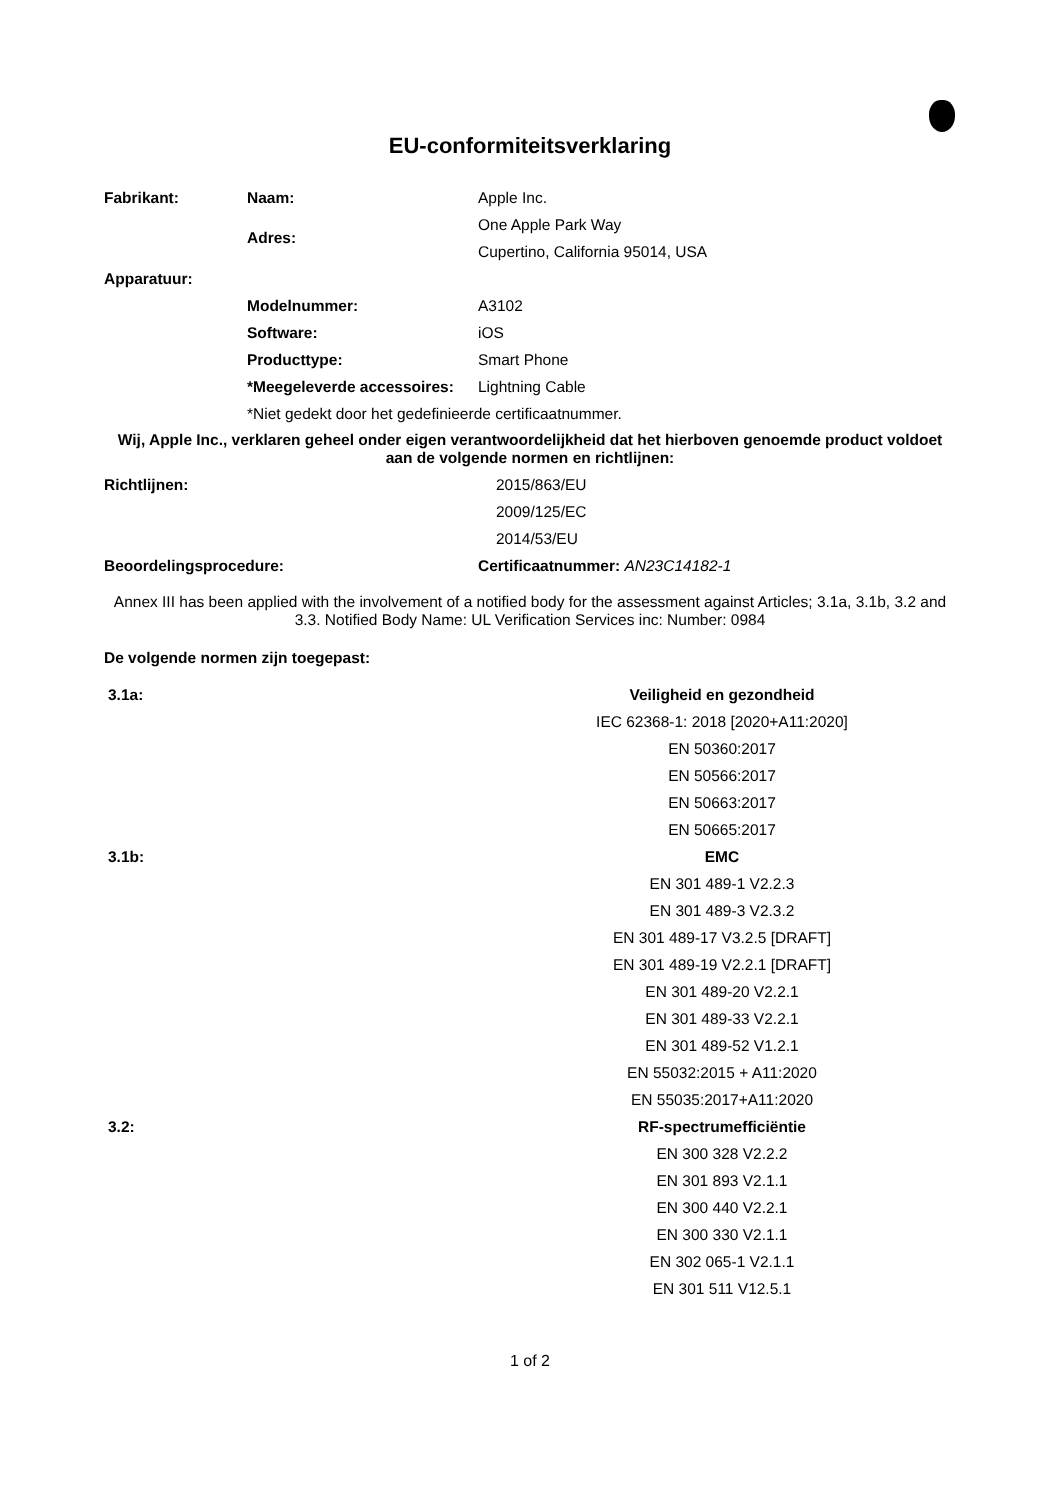EU-conformiteitsverklaring
| Fabrikant: | Naam: | Apple Inc. |
| | Adres: | One Apple Park Way |
| | | Cupertino, California 95014, USA |
| Apparatuur: | | |
| | Modelnummer: | A3102 |
| | Software: | iOS |
| | Producttype: | Smart Phone |
| | *Meegeleverde accessoires: | Lightning Cable |
| | *Niet gedekt door het gedefinieerde certificaatnummer. | |
Wij, Apple Inc., verklaren geheel onder eigen verantwoordelijkheid dat het hierboven genoemde product voldoet aan de volgende normen en richtlijnen:
| Richtlijnen: | 2015/863/EU |
| | 2009/125/EC |
| | 2014/53/EU |
| Beoordelingsprocedure: | Certificaatnummer: AN23C14182-1 |
Annex III has been applied with the involvement of a notified body for the assessment against Articles; 3.1a, 3.1b, 3.2 and 3.3. Notified Body Name: UL Verification Services inc: Number: 0984
De volgende normen zijn toegepast:
| 3.1a: | Veiligheid en gezondheid |
| | IEC 62368-1: 2018 [2020+A11:2020] |
| | EN 50360:2017 |
| | EN 50566:2017 |
| | EN 50663:2017 |
| | EN 50665:2017 |
| 3.1b: | EMC |
| | EN 301 489-1 V2.2.3 |
| | EN 301 489-3 V2.3.2 |
| | EN 301 489-17 V3.2.5 [DRAFT] |
| | EN 301 489-19 V2.2.1 [DRAFT] |
| | EN 301 489-20 V2.2.1 |
| | EN 301 489-33 V2.2.1 |
| | EN 301 489-52 V1.2.1 |
| | EN 55032:2015 + A11:2020 |
| | EN 55035:2017+A11:2020 |
| 3.2: | RF-spectrumefficiëntie |
| | EN 300 328 V2.2.2 |
| | EN 301 893 V2.1.1 |
| | EN 300 440 V2.2.1 |
| | EN 300 330 V2.1.1 |
| | EN 302 065-1 V2.1.1 |
| | EN 301 511 V12.5.1 |
1 of 2